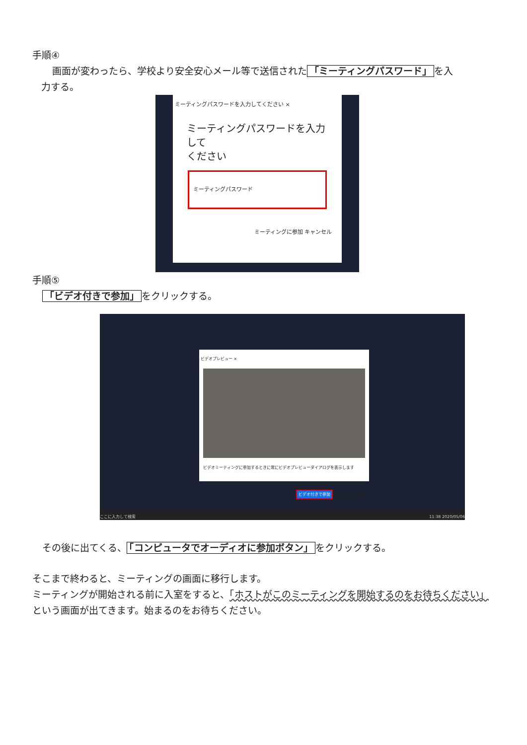手順④
画面が変わったら、学校より安全安心メール等で送信された 「ミーティングパスワード」 を入
力する。
ミーティングパスワードを入力してください ×
ミーティングパスワードを入力して
ください
ミーティングパスワード
ミーティングに参加 キャンセル
手順⑤
「ビデオ付きで参加」 をクリックする。
ビデオプレビュー ×
ビデオミーティングに参加するときに常にビデオプレビューダイアログを表示します
ビデオ付きで参加 ビデオなしで参加
ここに入力して検索 11:38 2020/05/06
その後に出てくる、 「コンピュータでオーディオに参加ボタン」 をクリックする。
そこまで終わると、ミーティングの画面に移行します。
ミーティングが開始される前に入室をすると、「ホストがこのミーティングを開始するのをお待ちください」という画面が出てきます。始まるのをお待ちください。